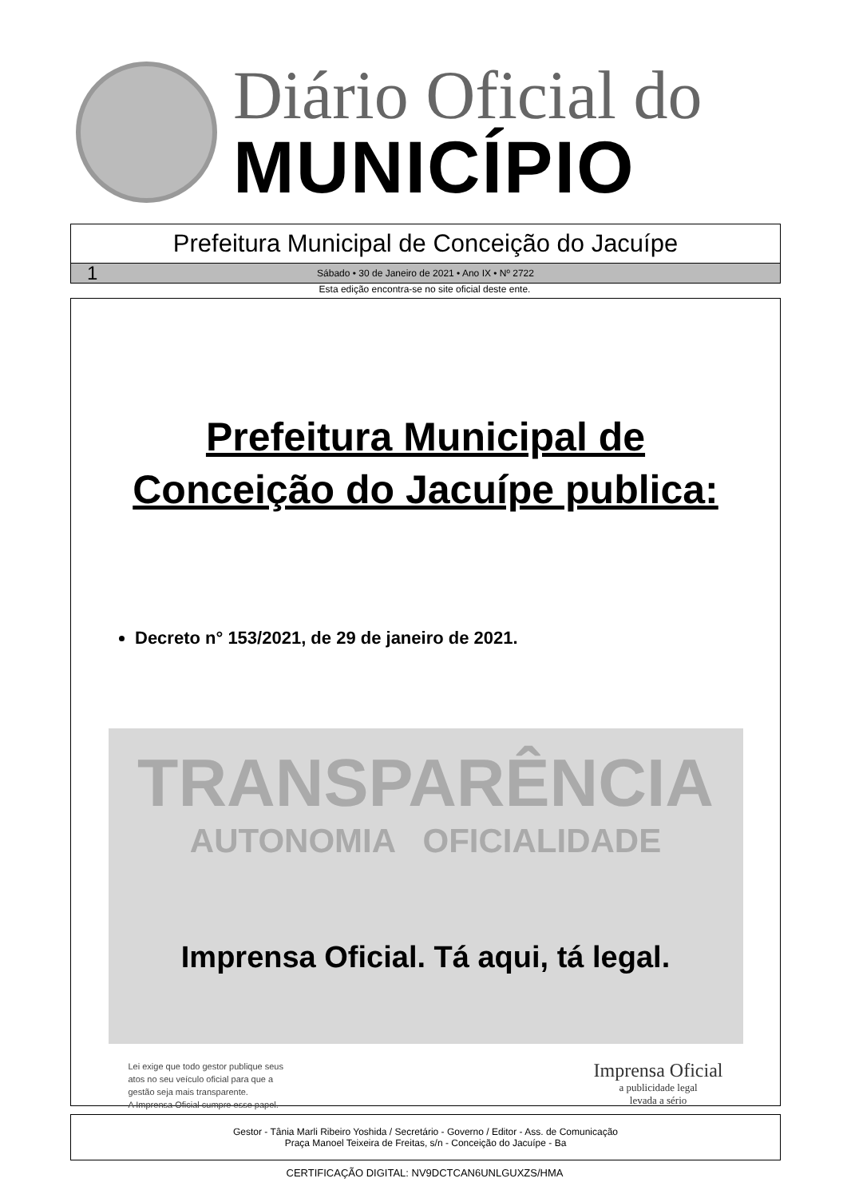Diário Oficial do
MUNICÍPIO
Prefeitura Municipal de Conceição do Jacuípe
1 Sábado • 30 de Janeiro de 2021 • Ano IX • Nº 2722
Esta edição encontra-se no site oficial deste ente.
Prefeitura Municipal de
Conceição do Jacuípe publica:
Decreto n° 153/2021, de 29 de janeiro de 2021.
TRANSPARÊNCIA
AUTONOMIA OFICIALIDADE
Imprensa Oficial. Tá aqui, tá legal.
Lei exige que todo gestor publique seus
atos no seu veículo oficial para que a
gestão seja mais transparente.
A Imprensa Oficial cumpre esse papel.
Imprensa Oficial
a publicidade legal
levada a sério
Gestor - Tânia Marli Ribeiro Yoshida / Secretário - Governo / Editor - Ass. de Comunicação
Praça Manoel Teixeira de Freitas, s/n - Conceição do Jacuípe - Ba
CERTIFICAÇÃO DIGITAL: NV9DCTCAN6UNLGUXZS/HMA